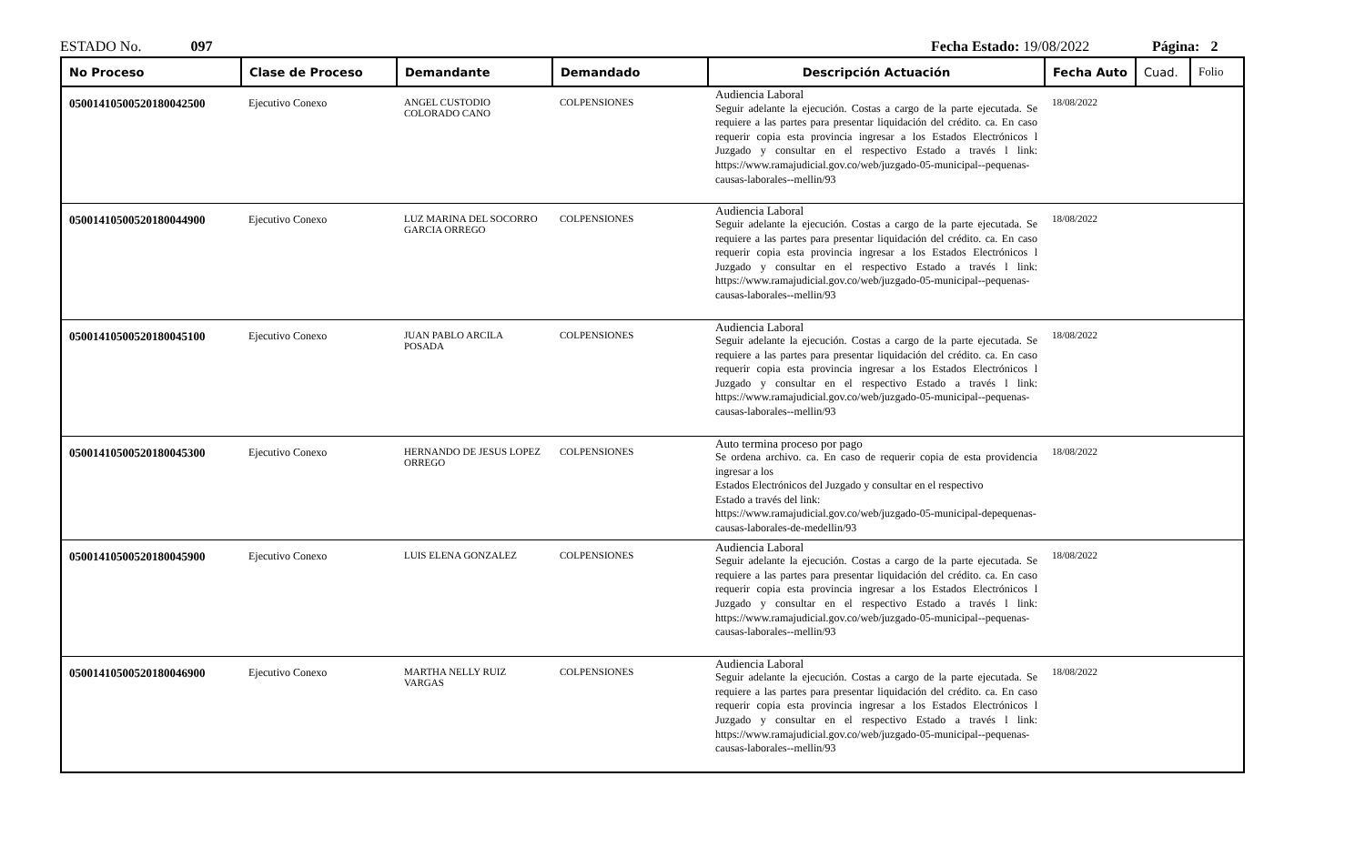ESTADO No. 097 Fecha Estado: 19/08/2022 Página: 2
| No Proceso | Clase de Proceso | Demandante | Demandado | Descripción Actuación | Fecha Auto | Cuad. | Folio |
| --- | --- | --- | --- | --- | --- | --- | --- |
| 05001410500520180042500 | Ejecutivo Conexo | ANGEL CUSTODIO COLORADO CANO | COLPENSIONES | Audiencia Laboral Seguir adelante la ejecución. Costas a cargo de la parte ejecutada. Se requiere a las partes para presentar liquidación del crédito. ca. En caso requerir copia esta provincia ingresar a los Estados Electrónicos l Juzgado y consultar en el respectivo Estado a través l link: https://www.ramajudicial.gov.co/web/juzgado-05-municipal--pequenas-causas-laborales--mellin/93 | 18/08/2022 | | |
| 05001410500520180044900 | Ejecutivo Conexo | LUZ MARINA DEL SOCORRO GARCIA ORREGO | COLPENSIONES | Audiencia Laboral Seguir adelante la ejecución. Costas a cargo de la parte ejecutada. Se requiere a las partes para presentar liquidación del crédito. ca. En caso requerir copia esta provincia ingresar a los Estados Electrónicos l Juzgado y consultar en el respectivo Estado a través l link: https://www.ramajudicial.gov.co/web/juzgado-05-municipal--pequenas-causas-laborales--mellin/93 | 18/08/2022 | | |
| 05001410500520180045100 | Ejecutivo Conexo | JUAN PABLO ARCILA POSADA | COLPENSIONES | Audiencia Laboral Seguir adelante la ejecución. Costas a cargo de la parte ejecutada. Se requiere a las partes para presentar liquidación del crédito. ca. En caso requerir copia esta provincia ingresar a los Estados Electrónicos l Juzgado y consultar en el respectivo Estado a través l link: https://www.ramajudicial.gov.co/web/juzgado-05-municipal--pequenas-causas-laborales--mellin/93 | 18/08/2022 | | |
| 05001410500520180045300 | Ejecutivo Conexo | HERNANDO DE JESUS LOPEZ ORREGO | COLPENSIONES | Auto termina proceso por pago Se ordena archivo. ca. En caso de requerir copia de esta providencia ingresar a los Estados Electrónicos del Juzgado y consultar en el respectivo Estado a través del link: https://www.ramajudicial.gov.co/web/juzgado-05-municipal-depequenas-causas-laborales-de-medellin/93 | 18/08/2022 | | |
| 05001410500520180045900 | Ejecutivo Conexo | LUIS ELENA GONZALEZ | COLPENSIONES | Audiencia Laboral Seguir adelante la ejecución. Costas a cargo de la parte ejecutada. Se requiere a las partes para presentar liquidación del crédito. ca. En caso requerir copia esta provincia ingresar a los Estados Electrónicos l Juzgado y consultar en el respectivo Estado a través l link: https://www.ramajudicial.gov.co/web/juzgado-05-municipal--pequenas-causas-laborales--mellin/93 | 18/08/2022 | | |
| 05001410500520180046900 | Ejecutivo Conexo | MARTHA NELLY RUIZ VARGAS | COLPENSIONES | Audiencia Laboral Seguir adelante la ejecución. Costas a cargo de la parte ejecutada. Se requiere a las partes para presentar liquidación del crédito. ca. En caso requerir copia esta provincia ingresar a los Estados Electrónicos l Juzgado y consultar en el respectivo Estado a través l link: https://www.ramajudicial.gov.co/web/juzgado-05-municipal--pequenas-causas-laborales--mellin/93 | 18/08/2022 | | |